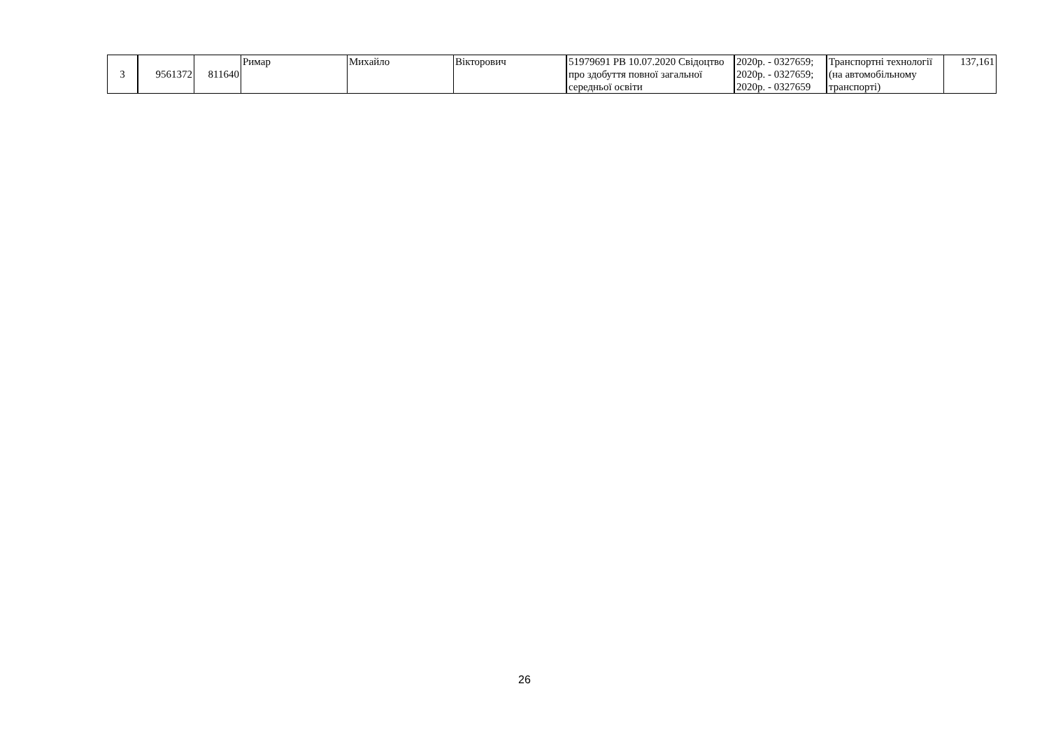| 3 | 9561372 | 811640 | Римар | Михайло | Вікторович | 51979691 РВ 10.07.2020 Свідоцтво про здобуття повної загальної середньої освіти | 2020р. - 0327659; 2020р. - 0327659; 2020р. - 0327659 | Транспортні технології (на автомобільному транспорті) | 137,161 |
26